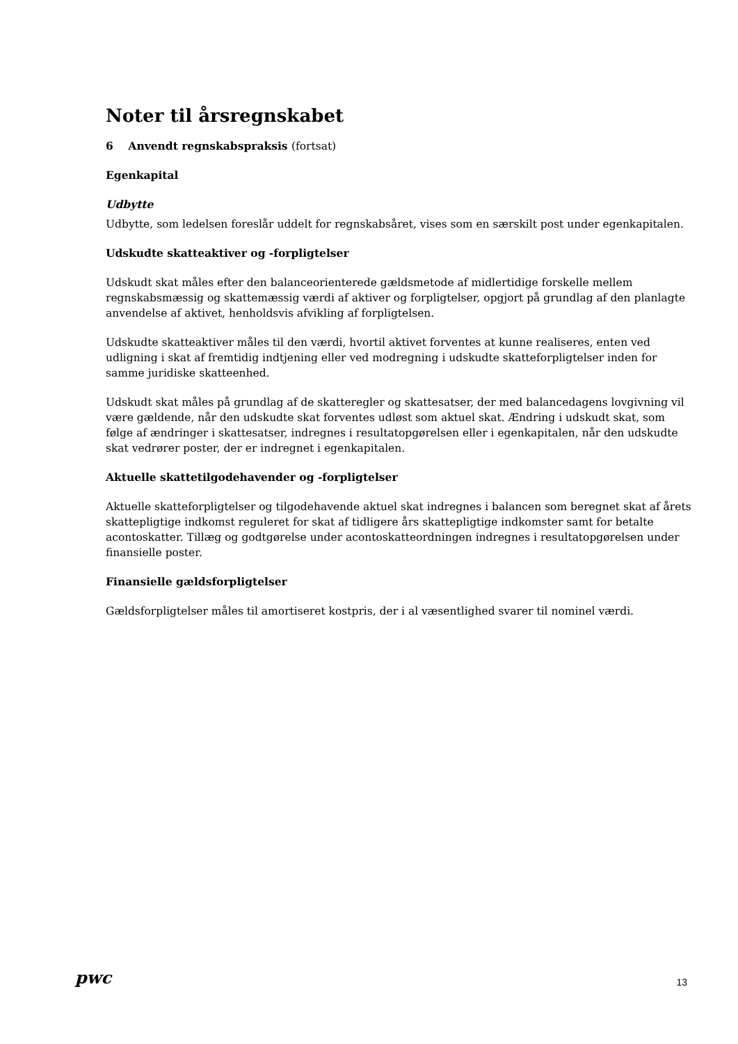Noter til årsregnskabet
6 Anvendt regnskabspraksis (fortsat)
Egenkapital
Udbytte
Udbytte, som ledelsen foreslår uddelt for regnskabsåret, vises som en særskilt post under egenkapitalen.
Udskudte skatteaktiver og -forpligtelser
Udskudt skat måles efter den balanceorienterede gældsmetode af midlertidige forskelle mellem regnskabsmæssig og skattemæssig værdi af aktiver og forpligtelser, opgjort på grundlag af den planlagte anvendelse af aktivet, henholdsvis afvikling af forpligtelsen.
Udskudte skatteaktiver måles til den værdi, hvortil aktivet forventes at kunne realiseres, enten ved udligning i skat af fremtidig indtjening eller ved modregning i udskudte skatteforpligtelser inden for samme juridiske skatteenhed.
Udskudt skat måles på grundlag af de skatteregler og skattesatser, der med balancedagens lovgivning vil være gældende, når den udskudte skat forventes udløst som aktuel skat. Ændring i udskudt skat, som følge af ændringer i skattesatser, indregnes i resultatopgørelsen eller i egenkapitalen, når den udskudte skat vedrører poster, der er indregnet i egenkapitalen.
Aktuelle skattetilgodehavender og -forpligtelser
Aktuelle skatteforpligtelser og tilgodehavende aktuel skat indregnes i balancen som beregnet skat af årets skattepligtige indkomst reguleret for skat af tidligere års skattepligtige indkomster samt for betalte acontoskatter. Tillæg og godtgørelse under acontoskatteordningen indregnes i resultatopgørelsen under finansielle poster.
Finansielle gældsforpligtelser
Gældsforpligtelser måles til amortiseret kostpris, der i al væsentlighed svarer til nominel værdi.
pwc 13